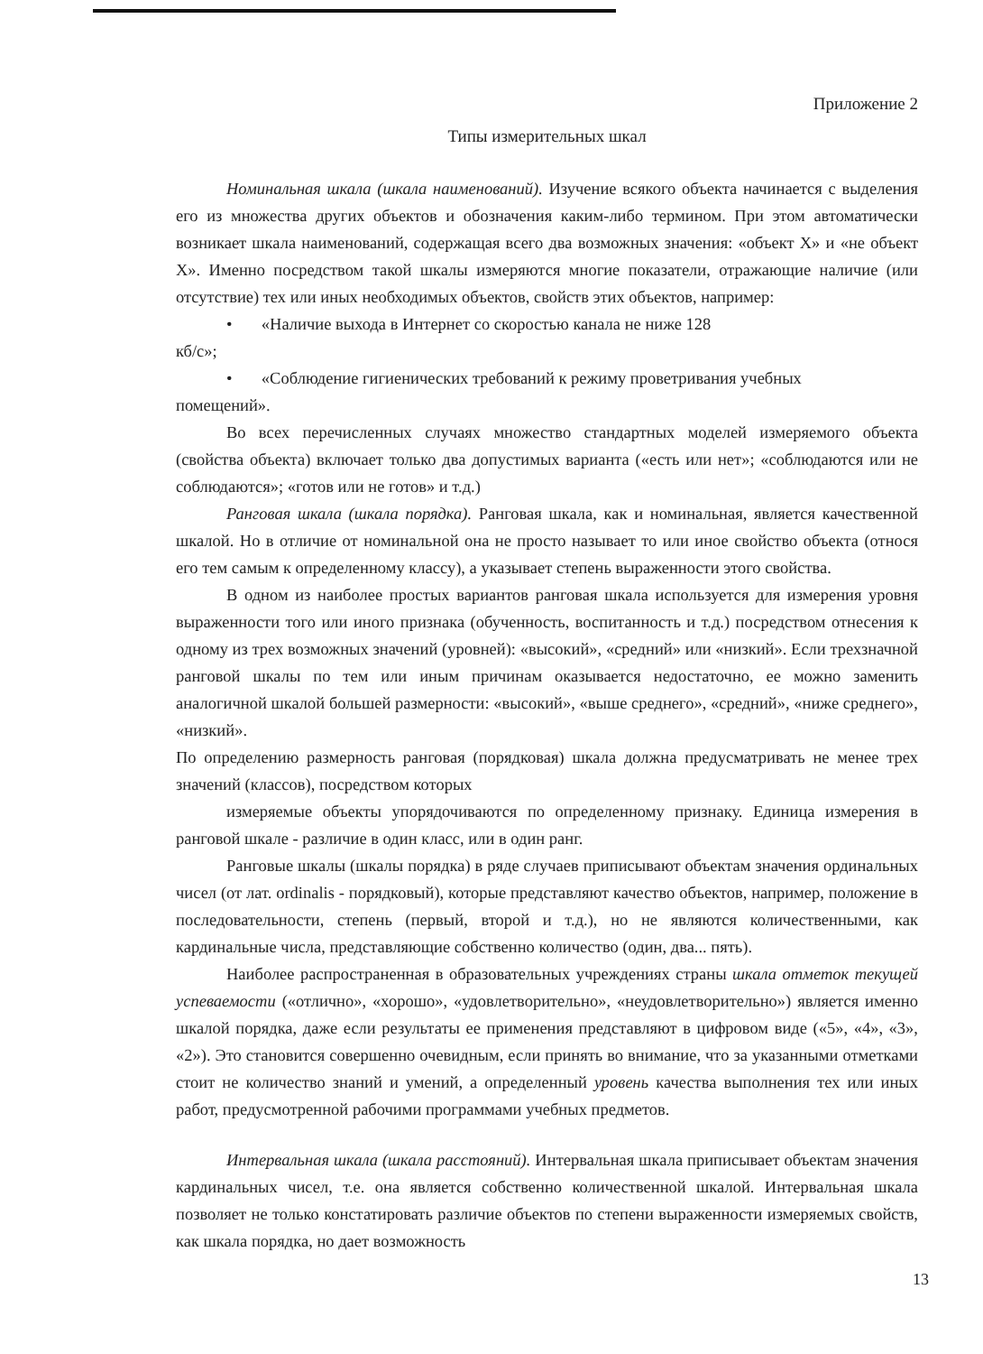Приложение 2
Типы измерительных шкал
Номинальная шкала (шкала наименований). Изучение всякого объекта начинается с выделения его из множества других объектов и обозначения каким-либо термином. При этом автоматически возникает шкала наименований, содержащая всего два возможных значения: «объект X» и «не объект X». Именно посредством такой шкалы измеряются многие показатели, отражающие наличие (или отсутствие) тех или иных необходимых объектов, свойств этих объектов, например:
• «Наличие выхода в Интернет со скоростью канала не ниже 128
кб/с»;
• «Соблюдение гигиенических требований к режиму проветривания учебных
помещений».
Во всех перечисленных случаях множество стандартных моделей измеряемого объекта (свойства объекта) включает только два допустимых варианта («есть или нет»; «соблюдаются или не соблюдаются»; «готов или не готов» и т.д.)
Ранговая шкала (шкала порядка). Ранговая шкала, как и номинальная, является качественной шкалой. Но в отличие от номинальной она не просто называет то или иное свойство объекта (относя его тем самым к определенному классу), а указывает степень выраженности этого свойства.
В одном из наиболее простых вариантов ранговая шкала используется для измерения уровня выраженности того или иного признака (обученность, воспитанность и т.д.) посредством отнесения к одному из трех возможных значений (уровней): «высокий», «средний» или «низкий». Если трехзначной ранговой шкалы по тем или иным причинам оказывается недостаточно, ее можно заменить аналогичной шкалой большей размерности: «высокий», «выше среднего», «средний», «ниже среднего», «низкий».
По определению размерность ранговая (порядковая) шкала должна предусматривать не менее трех значений (классов), посредством которых
измеряемые объекты упорядочиваются по определенному признаку. Единица измерения в ранговой шкале - различие в один класс, или в один ранг.
Ранговые шкалы (шкалы порядка) в ряде случаев приписывают объектам значения ординальных чисел (от лат. ordinalis - порядковый), которые представляют качество объектов, например, положение в последовательности, степень (первый, второй и т.д.), но не являются количественными, как кардинальные числа, представляющие собственно количество (один, два... пять).
Наиболее распространенная в образовательных учреждениях страны шкала отметок текущей успеваемости («отлично», «хорошо», «удовлетворительно», «неудовлетворительно») является именно шкалой порядка, даже если результаты ее применения представляют в цифровом виде («5», «4», «3», «2»). Это становится совершенно очевидным, если принять во внимание, что за указанными отметками стоит не количество знаний и умений, а определенный уровень качества выполнения тех или иных работ, предусмотренной рабочими программами учебных предметов.
Интервальная шкала (шкала расстояний). Интервальная шкала приписывает объектам значения кардинальных чисел, т.е. она является собственно количественной шкалой. Интервальная шкала позволяет не только констатировать различие объектов по степени выраженности измеряемых свойств, как шкала порядка, но дает возможность
13